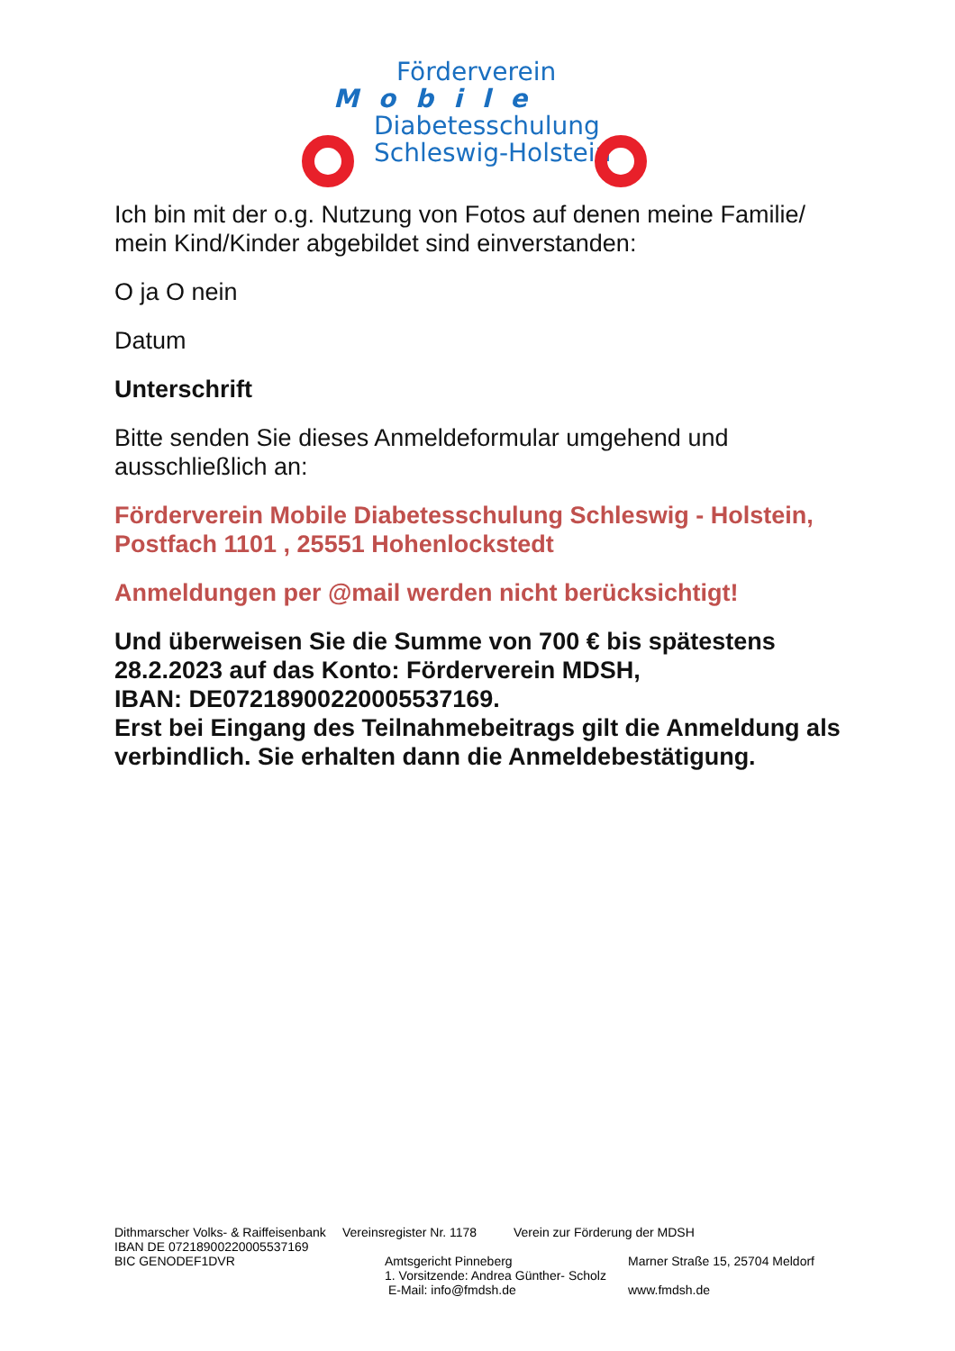Förderverein
Mobile
Diabetesschulung
Schleswig-Holstein
Ich bin mit der o.g. Nutzung von Fotos auf denen meine Familie/ mein Kind/Kinder abgebildet sind einverstanden:
O ja O nein
Datum
Unterschrift
Bitte senden Sie dieses Anmeldeformular umgehend und ausschließlich an:
Förderverein Mobile Diabetesschulung Schleswig - Holstein, Postfach 1101 , 25551 Hohenlockstedt
Anmeldungen per @mail werden nicht berücksichtigt!
Und überweisen Sie die Summe von 700 € bis spätestens 28.2.2023 auf das Konto: Förderverein MDSH,
IBAN: DE07218900220005537169.
Erst bei Eingang des Teilnahmebeitrags gilt die Anmeldung als verbindlich. Sie erhalten dann die Anmeldebestätigung.
Dithmarscher Volks- & Raiffeisenbank Vereinsregister Nr. 1178 Verein zur Förderung der MDSH
IBAN DE 07218900220005537169
BIC GENODEF1DVR Amtsgericht Pinneberg
1. Vorsitzende: Andrea Günther- Scholz
E-Mail: info@fmdsh.de Marner Straße 15, 25704 Meldorf
www.fmdsh.de